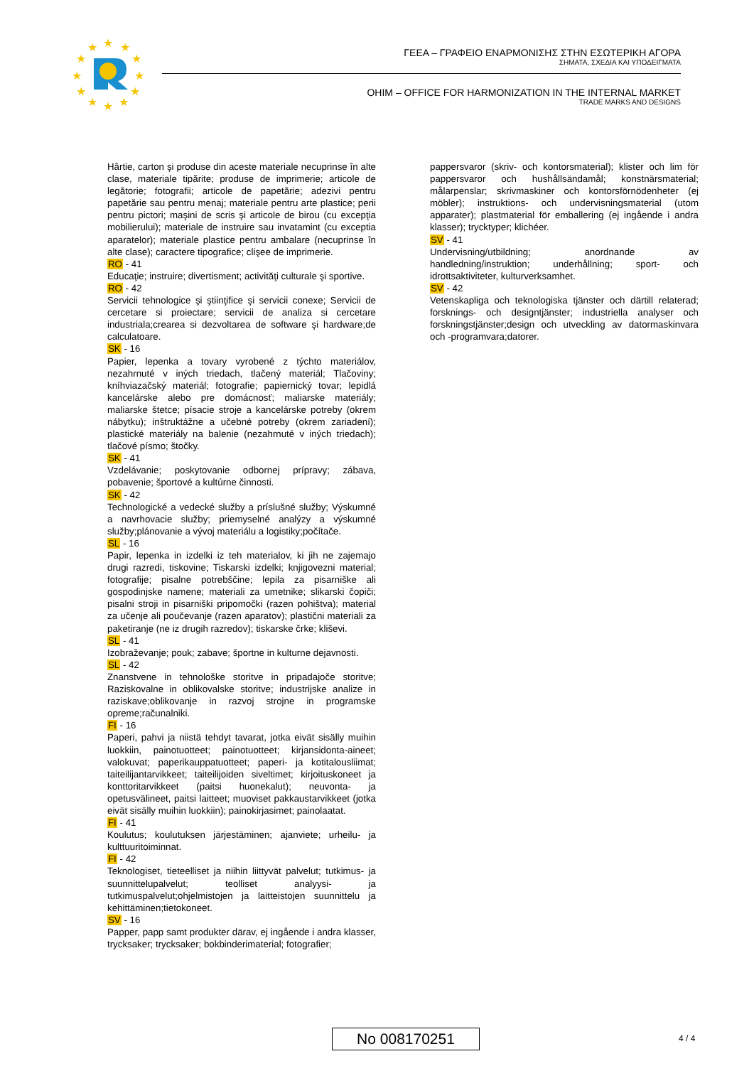★
★
★
★
★
★
★
★
★
★
★
★
ΓΕΕΑ – ΓΡΑΦΕΙΟ ΕΝΑΡΜΟΝΙΣΗΣ ΣΤΗΝ ΕΣΩΤΕΡΙΚΗ ΑΓΟΡΑ
ΣΗΜΑΤΑ, ΣΧΕΔΙΑ ΚΑΙ ΥΠΟΔΕΙΓΜΑΤΑ
OHIM – OFFICE FOR HARMONIZATION IN THE INTERNAL MARKET
TRADE MARKS AND DESIGNS
Hârtie, carton şi produse din aceste materiale necuprinse în alte clase, materiale tipărite; produse de imprimerie; articole de legătorie; fotografii; articole de papetărie; adezivi pentru papetărie sau pentru menaj; materiale pentru arte plastice; perii pentru pictori; maşini de scris şi articole de birou (cu excepţia mobilierului); materiale de instruire sau invatamint (cu exceptia aparatelor); materiale plastice pentru ambalare (necuprinse în alte clase); caractere tipografice; clişee de imprimerie.
RO - 41
Educaţie; instruire; divertisment; activităţi culturale şi sportive.
RO - 42
Servicii tehnologice şi ştiinţifice şi servicii conexe; Servicii de cercetare si proiectare; servicii de analiza si cercetare industriala;crearea si dezvoltarea de software şi hardware;de calculatoare.
SK - 16
Papier, lepenka a tovary vyrobené z týchto materiálov, nezahrnuté v iných triedach, tlačený materiál; Tlačoviny; kníhviazačský materiál; fotografie; papiernický tovar; lepidlá kancelárske alebo pre domácnosť; maliarske materiály; maliarske štetce; písacie stroje a kancelárske potreby (okrem nábytku); inštruktážne a učebné potreby (okrem zariadení); plastické materiály na balenie (nezahrnuté v iných triedach); tlačové písmo; štočky.
SK - 41
Vzdelávanie; poskytovanie odbornej prípravy; zábava, pobavenie; športové a kultúrne činnosti.
SK - 42
Technologické a vedecké služby a príslušné služby; Výskumné a navrhovacie služby; priemyselné analýzy a výskumné služby;plánovanie a vývoj materiálu a logistiky;počítače.
SL - 16
Papir, lepenka in izdelki iz teh materialov, ki jih ne zajemajo drugi razredi, tiskovine; Tiskarski izdelki; knjigovezni material; fotografije; pisalne potrebščine; lepila za pisarniške ali gospodinjske namene; materiali za umetnike; slikarski čopiči; pisalni stroji in pisarniški pripomočki (razen pohištva); material za učenje ali poučevanje (razen aparatov); plastični materiali za paketiranje (ne iz drugih razredov); tiskarske črke; kliševi.
SL - 41
Izobraževanje; pouk; zabave; športne in kulturne dejavnosti.
SL - 42
Znanstvene in tehnološke storitve in pripadajoče storitve; Raziskovalne in oblikovalske storitve; industrijske analize in raziskave;oblikovanje in razvoj strojne in programske opreme;računalniki.
FI - 16
Paperi, pahvi ja niistä tehdyt tavarat, jotka eivät sisälly muihin luokkiin, painotuotteet; painotuotteet; kirjansidonta-aineet; valokuvat; paperikauppatuotteet; paperi- ja kotitalousliimat; taiteilijantarvikkeet; taiteilijoiden siveltimet; kirjoituskoneet ja konttoritarvikkeet (paitsi huonekalut); neuvonta- ja opetusvälineet, paitsi laitteet; muoviset pakkaustarvikkeet (jotka eivät sisälly muihin luokkiin); painokirjasimet; painolaatat.
FI - 41
Koulutus; koulutuksen järjestäminen; ajanviete; urheilu- ja kulttuuritoiminnat.
FI - 42
Teknologiset, tieteelliset ja niihin liittyvät palvelut; tutkimus- ja suunnittelupalvelut; teolliset analyysi- ja tutkimuspalvelut;ohjelmistojen ja laitteistojen suunnittelu ja kehittäminen;tietokoneet.
SV - 16
Papper, papp samt produkter därav, ej ingående i andra klasser, trycksaker; trycksaker; bokbinderimaterial; fotografier;
pappersvaror (skriv- och kontorsmaterial); klister och lim för pappersvaror och hushållsändamål; konstnärsmaterial; målarpenslar; skrivmaskiner och kontorsförnödenheter (ej möbler); instruktions- och undervisningsmaterial (utom apparater); plastmaterial för emballering (ej ingående i andra klasser); trycktyper; klichéer.
SV - 41
Undervisning/utbildning; anordnande av handledning/instruktion; underhållning; sport- och idrottsaktiviteter, kulturverksamhet.
SV - 42
Vetenskapliga och teknologiska tjänster och därtill relaterad; forsknings- och designtjänster; industriella analyser och forskningstjänster;design och utveckling av datormaskinvara och -programvara;datorer.
No 008170251 4 / 4